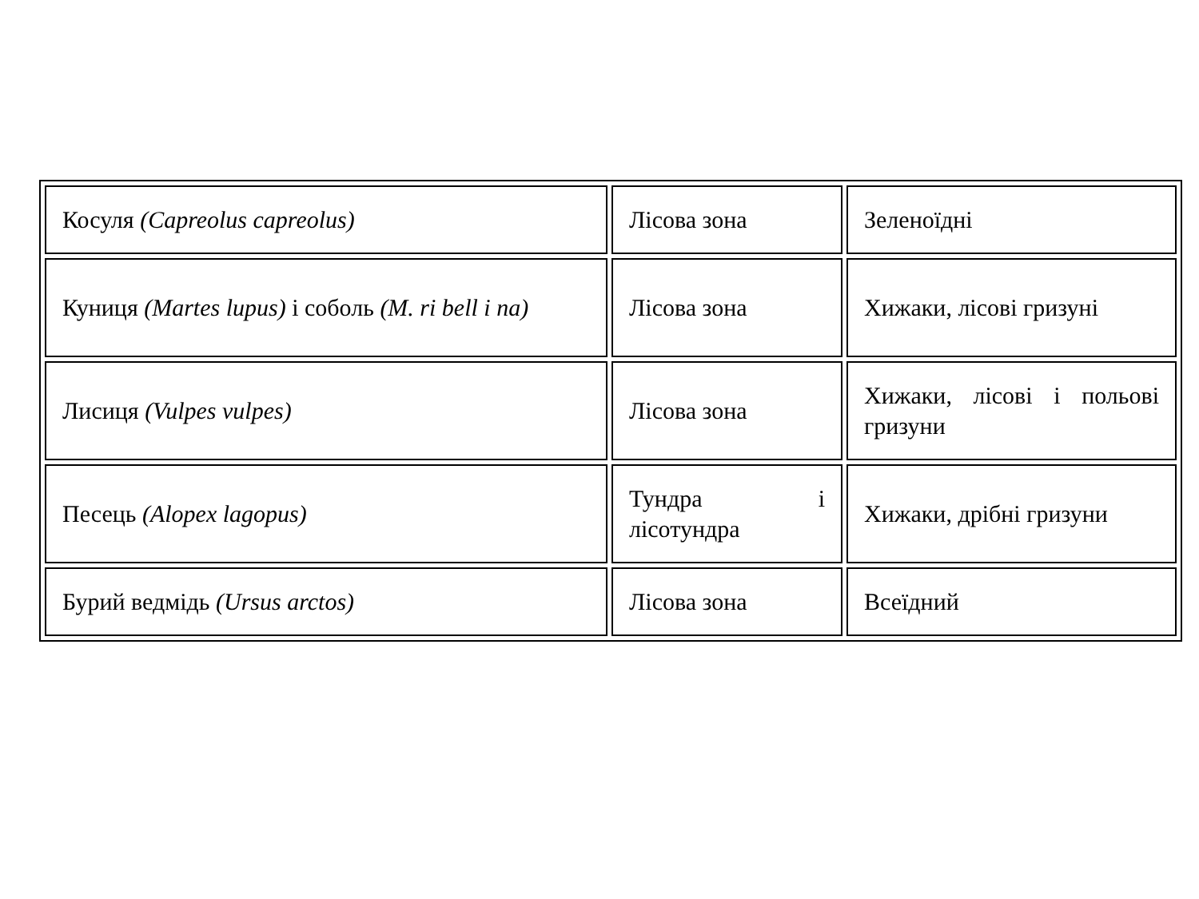| Косуля (Capreolus capreolus) | Лісова зона | Зеленоїдні |
| Куниця (Martes lupus) і соболь (M. ri bell i na) | Лісова зона | Хижаки, лісові гризуні |
| Лисиця (Vulpes vulpes) | Лісова зона | Хижаки, лісові і польові гризуни |
| Песець (Alopex lagopus) | Тундра і лісотундра | Хижаки, дрібні гризуни |
| Бурий ведмідь (Ursus arctos) | Лісова зона | Всеїдний |